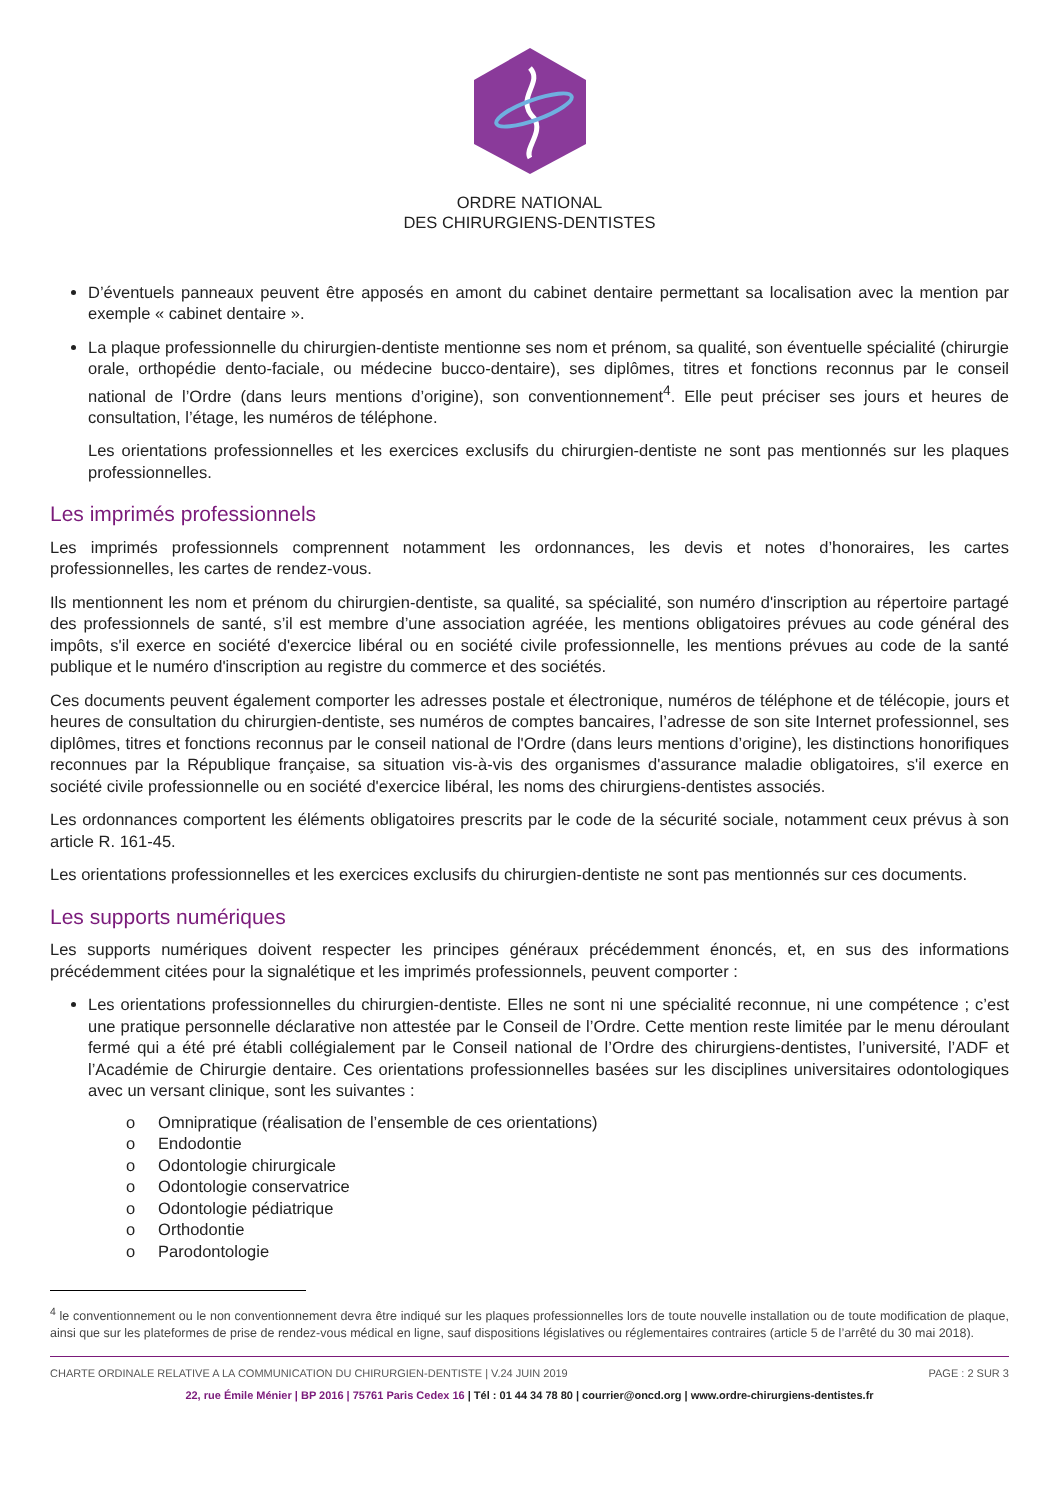ORDRE NATIONAL
DES CHIRURGIENS-DENTISTES
D’éventuels panneaux peuvent être apposés en amont du cabinet dentaire permettant sa localisation avec la mention par exemple « cabinet dentaire ».
La plaque professionnelle du chirurgien-dentiste mentionne ses nom et prénom, sa qualité, son éventuelle spécialité (chirurgie orale, orthopédie dento-faciale, ou médecine bucco-dentaire), ses diplômes, titres et fonctions reconnus par le conseil national de l’Ordre (dans leurs mentions d’origine), son conventionnement<sup>4</sup>. Elle peut préciser ses jours et heures de consultation, l’étage, les numéros de téléphone.
Les orientations professionnelles et les exercices exclusifs du chirurgien-dentiste ne sont pas mentionnés sur les plaques professionnelles.
Les imprimés professionnels
Les imprimés professionnels comprennent notamment les ordonnances, les devis et notes d’honoraires, les cartes professionnelles, les cartes de rendez-vous.
Ils mentionnent les nom et prénom du chirurgien-dentiste, sa qualité, sa spécialité, son numéro d'inscription au répertoire partagé des professionnels de santé, s’il est membre d’une association agréée, les mentions obligatoires prévues au code général des impôts, s'il exerce en société d'exercice libéral ou en société civile professionnelle, les mentions prévues au code de la santé publique et le numéro d'inscription au registre du commerce et des sociétés.
Ces documents peuvent également comporter les adresses postale et électronique, numéros de téléphone et de télécopie, jours et heures de consultation du chirurgien-dentiste, ses numéros de comptes bancaires, l’adresse de son site Internet professionnel, ses diplômes, titres et fonctions reconnus par le conseil national de l'Ordre (dans leurs mentions d’origine), les distinctions honorifiques reconnues par la République française, sa situation vis-à-vis des organismes d'assurance maladie obligatoires, s'il exerce en société civile professionnelle ou en société d'exercice libéral, les noms des chirurgiens-dentistes associés.
Les ordonnances comportent les éléments obligatoires prescrits par le code de la sécurité sociale, notamment ceux prévus à son article R. 161-45.
Les orientations professionnelles et les exercices exclusifs du chirurgien-dentiste ne sont pas mentionnés sur ces documents.
Les supports numériques
Les supports numériques doivent respecter les principes généraux précédemment énoncés, et, en sus des informations précédemment citées pour la signalétique et les imprimés professionnels, peuvent comporter :
Les orientations professionnelles du chirurgien-dentiste. Elles ne sont ni une spécialité reconnue, ni une compétence ; c’est une pratique personnelle déclarative non attestée par le Conseil de l’Ordre. Cette mention reste limitée par le menu déroulant fermé qui a été pré établi collégialement par le Conseil national de l’Ordre des chirurgiens-dentistes, l’université, l’ADF et l’Académie de Chirurgie dentaire. Ces orientations professionnelles basées sur les disciplines universitaires odontologiques avec un versant clinique, sont les suivantes :
o Omnipratique (réalisation de l’ensemble de ces orientations)
o Endodontie
o Odontologie chirurgicale
o Odontologie conservatrice
o Odontologie pédiatrique
o Orthodontie
o Parodontologie
<sup>4</sup> le conventionnement ou le non conventionnement devra être indiqué sur les plaques professionnelles lors de toute nouvelle installation ou de toute modification de plaque, ainsi que sur les plateformes de prise de rendez-vous médical en ligne, sauf dispositions législatives ou réglementaires contraires (article 5 de l’arrêté du 30 mai 2018).
CHARTE ORDINALE RELATIVE A LA COMMUNICATION DU CHIRURGIEN-DENTISTE | V.24 JUIN 2019 PAGE : 2 SUR 3
22, rue Émile Ménier | BP 2016 | 75761 Paris Cedex 16 | Tél : 01 44 34 78 80 | courrier@oncd.org | www.ordre-chirurgiens-dentistes.fr